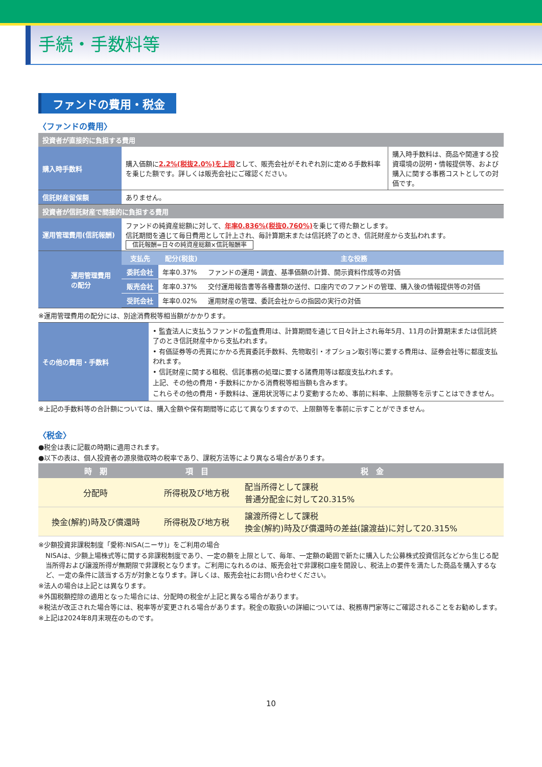手続・手数料等
ファンドの費用・税金
〈ファンドの費用〉
| 投資者が直接的に負担する費用 | | | |
| --- | --- | --- | --- |
| 購入時手数料 | | 購入価額に 2.2%(税抜2.0%)を上限 として、販売会社がそれぞれ別に定める手数料率を乗じた額です。詳しくは販売会社にご確認ください。 | 購入時手数料は、商品や関連する投資環境の説明・情報提供等、および購入に関する事務コストとしての対価です。 |
| 信託財産留保額 | | ありません。 | |
| 投資者が信託財産で間接的に負担する費用 | | | |
| 運用管理費用(信託報酬) | | ファンドの純資産総額に対して、 年率0.836%(税抜0.760%) を乗じて得た額とします。 信託期間を通じて毎日費用として計上され、毎計算期末または信託終了のとき、信託財産から支払われます。 信託報酬=日々の純資産総額×信託報酬率 | |
| | 運用管理費用の配分 | / 支払先 / 配分(税抜) / 主な役務 / / --- / --- / --- / / 委託会社 / 年率0.37% / ファンドの運用・調査、基準価額の計算、開示資料作成等の対価 / / 販売会社 / 年率0.37% / 交付運用報告書等各種書類の送付、口座内でのファンドの管理、購入後の情報提供等の対価 / / 受託会社 / 年率0.02% / 運用財産の管理、委託会社からの指図の実行の対価 / | |
※運用管理費用の配分には、別途消費税等相当額がかかります。
| その他の費用・手数料 | • 監査法人に支払うファンドの監査費用は、計算期間を通じて日々計上され毎年5月、11月の計算期末または信託終了のとき信託財産中から支払われます。 • 有価証券等の売買にかかる売買委託手数料、先物取引・オプション取引等に要する費用は、証券会社等に都度支払われます。 • 信託財産に関する租税、信託事務の処理に要する諸費用等は都度支払われます。 上記、その他の費用・手数料にかかる消費税等相当額も含みます。 これらその他の費用・手数料は、運用状況等により変動するため、事前に料率、上限額等を示すことはできません。 |
※上記の手数料等の合計額については、購入金額や保有期間等に応じて異なりますので、上限額等を事前に示すことができません。
〈税金〉
●税金は表に記載の時期に適用されます。
●以下の表は、個人投資者の源泉徴収時の税率であり、課税方法等により異なる場合があります。
| 時 期 | 項 目 | 税 金 |
| --- | --- | --- |
| 分配時 | 所得税及び地方税 | 配当所得として課税 普通分配金に対して20.315% |
| 換金(解約)時及び償還時 | 所得税及び地方税 | 譲渡所得として課税 換金(解約)時及び償還時の差益(譲渡益)に対して20.315% |
※少額投資非課税制度「愛称:NISA(ニーサ)」をご利用の場合
NISAは、少額上場株式等に関する非課税制度であり、一定の額を上限として、毎年、一定額の範囲で新たに購入した公募株式投資信託などから生じる配当所得および譲渡所得が無期限で非課税となります。ご利用になれるのは、販売会社で非課税口座を開設し、税法上の要件を満たした商品を購入するなど、一定の条件に該当する方が対象となります。詳しくは、販売会社にお問い合わせください。
※法人の場合は上記とは異なります。
※外国税額控除の適用となった場合には、分配時の税金が上記と異なる場合があります。
※税法が改正された場合等には、税率等が変更される場合があります。税金の取扱いの詳細については、税務専門家等にご確認されることをお勧めします。
※上記は2024年8月末現在のものです。
10